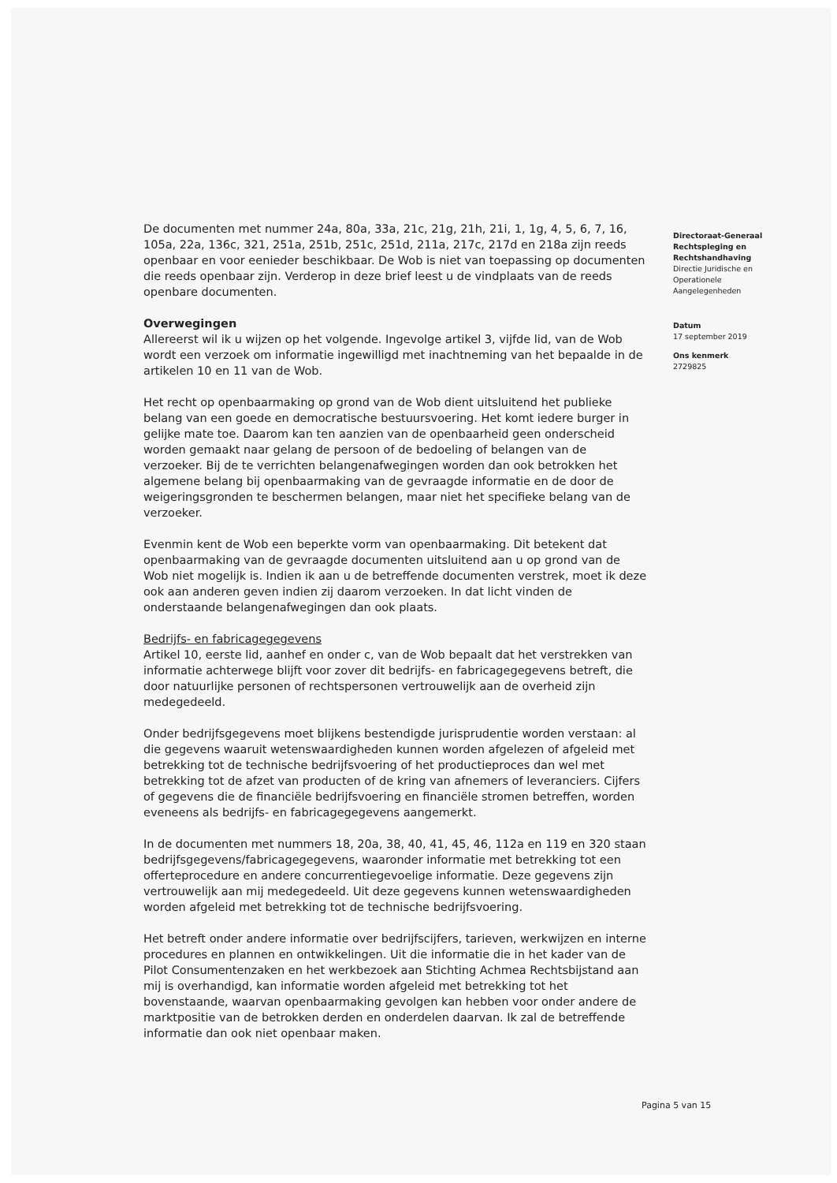De documenten met nummer 24a, 80a, 33a, 21c, 21g, 21h, 21i, 1, 1g, 4, 5, 6, 7, 16, 105a, 22a, 136c, 321, 251a, 251b, 251c, 251d, 211a, 217c, 217d en 218a zijn reeds openbaar en voor eenieder beschikbaar. De Wob is niet van toepassing op documenten die reeds openbaar zijn. Verderop in deze brief leest u de vindplaats van de reeds openbare documenten.
Overwegingen
Allereerst wil ik u wijzen op het volgende. Ingevolge artikel 3, vijfde lid, van de Wob wordt een verzoek om informatie ingewilligd met inachtneming van het bepaalde in de artikelen 10 en 11 van de Wob.
Het recht op openbaarmaking op grond van de Wob dient uitsluitend het publieke belang van een goede en democratische bestuursvoering. Het komt iedere burger in gelijke mate toe. Daarom kan ten aanzien van de openbaarheid geen onderscheid worden gemaakt naar gelang de persoon of de bedoeling of belangen van de verzoeker. Bij de te verrichten belangenafwegingen worden dan ook betrokken het algemene belang bij openbaarmaking van de gevraagde informatie en de door de weigeringsgronden te beschermen belangen, maar niet het specifieke belang van de verzoeker.
Evenmin kent de Wob een beperkte vorm van openbaarmaking. Dit betekent dat openbaarmaking van de gevraagde documenten uitsluitend aan u op grond van de Wob niet mogelijk is. Indien ik aan u de betreffende documenten verstrek, moet ik deze ook aan anderen geven indien zij daarom verzoeken. In dat licht vinden de onderstaande belangenafwegingen dan ook plaats.
Bedrijfs- en fabricagegegevens
Artikel 10, eerste lid, aanhef en onder c, van de Wob bepaalt dat het verstrekken van informatie achterwege blijft voor zover dit bedrijfs- en fabricagegegevens betreft, die door natuurlijke personen of rechtspersonen vertrouwelijk aan de overheid zijn medegedeeld.
Onder bedrijfsgegevens moet blijkens bestendigde jurisprudentie worden verstaan: al die gegevens waaruit wetenswaardigheden kunnen worden afgelezen of afgeleid met betrekking tot de technische bedrijfsvoering of het productieproces dan wel met betrekking tot de afzet van producten of de kring van afnemers of leveranciers. Cijfers of gegevens die de financiële bedrijfsvoering en financiële stromen betreffen, worden eveneens als bedrijfs- en fabricagegegevens aangemerkt.
In de documenten met nummers 18, 20a, 38, 40, 41, 45, 46, 112a en 119 en 320 staan bedrijfsgegevens/fabricagegegevens, waaronder informatie met betrekking tot een offerteprocedure en andere concurrentiegevoelige informatie. Deze gegevens zijn vertrouwelijk aan mij medegedeeld. Uit deze gegevens kunnen wetenswaardigheden worden afgeleid met betrekking tot de technische bedrijfsvoering.
Het betreft onder andere informatie over bedrijfscijfers, tarieven, werkwijzen en interne procedures en plannen en ontwikkelingen. Uit die informatie die in het kader van de Pilot Consumentenzaken en het werkbezoek aan Stichting Achmea Rechtsbijstand aan mij is overhandigd, kan informatie worden afgeleid met betrekking tot het bovenstaande, waarvan openbaarmaking gevolgen kan hebben voor onder andere de marktpositie van de betrokken derden en onderdelen daarvan. Ik zal de betreffende informatie dan ook niet openbaar maken.
Directoraat-Generaal Rechtspleging en Rechtshandhaving
Directie Juridische en Operationele Aangelegenheden
Datum
17 september 2019
Ons kenmerk
2729825
Pagina 5 van 15